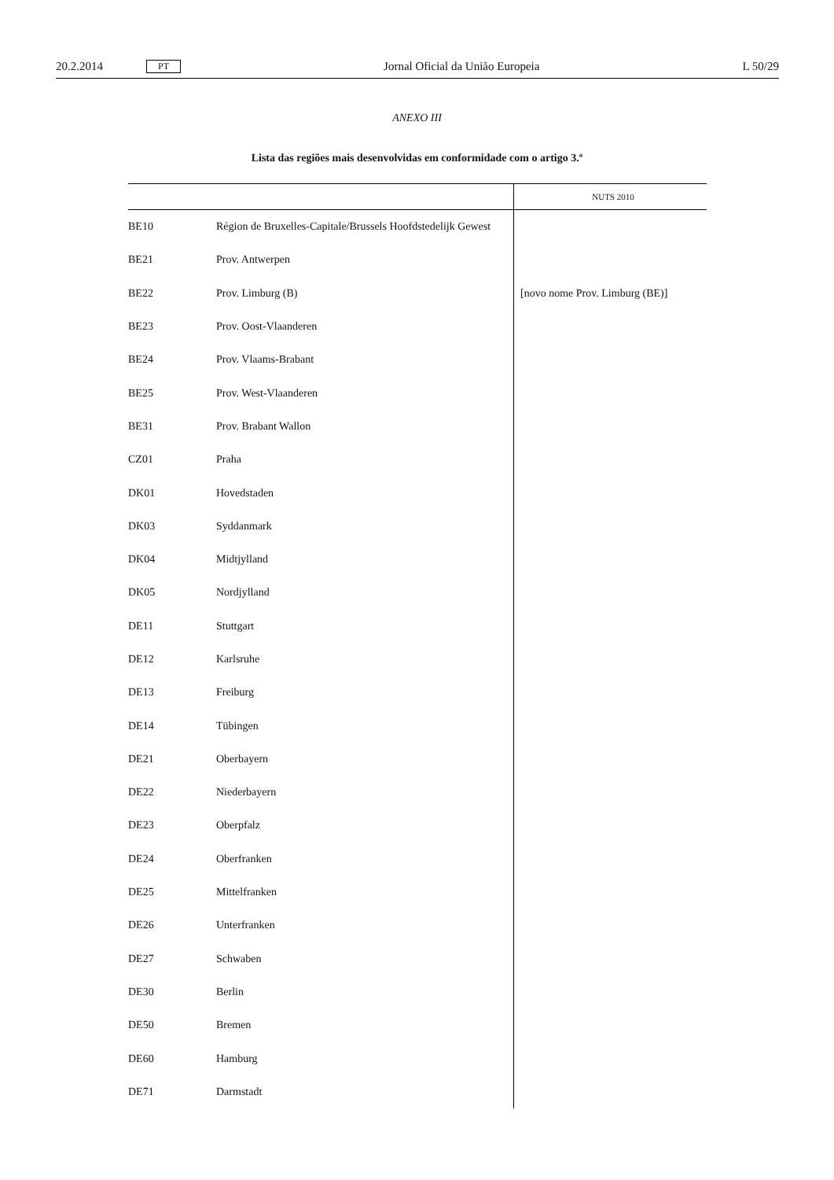20.2.2014 PT Jornal Oficial da União Europeia L 50/29
ANEXO III
Lista das regiões mais desenvolvidas em conformidade com o artigo 3.º
| | | NUTS 2010 |
| --- | --- | --- |
| BE10 | Région de Bruxelles-Capitale/Brussels Hoofdstedelijk Gewest | |
| BE21 | Prov. Antwerpen | |
| BE22 | Prov. Limburg (B) | [novo nome Prov. Limburg (BE)] |
| BE23 | Prov. Oost-Vlaanderen | |
| BE24 | Prov. Vlaams-Brabant | |
| BE25 | Prov. West-Vlaanderen | |
| BE31 | Prov. Brabant Wallon | |
| CZ01 | Praha | |
| DK01 | Hovedstaden | |
| DK03 | Syddanmark | |
| DK04 | Midtjylland | |
| DK05 | Nordjylland | |
| DE11 | Stuttgart | |
| DE12 | Karlsruhe | |
| DE13 | Freiburg | |
| DE14 | Tübingen | |
| DE21 | Oberbayern | |
| DE22 | Niederbayern | |
| DE23 | Oberpfalz | |
| DE24 | Oberfranken | |
| DE25 | Mittelfranken | |
| DE26 | Unterfranken | |
| DE27 | Schwaben | |
| DE30 | Berlin | |
| DE50 | Bremen | |
| DE60 | Hamburg | |
| DE71 | Darmstadt | |